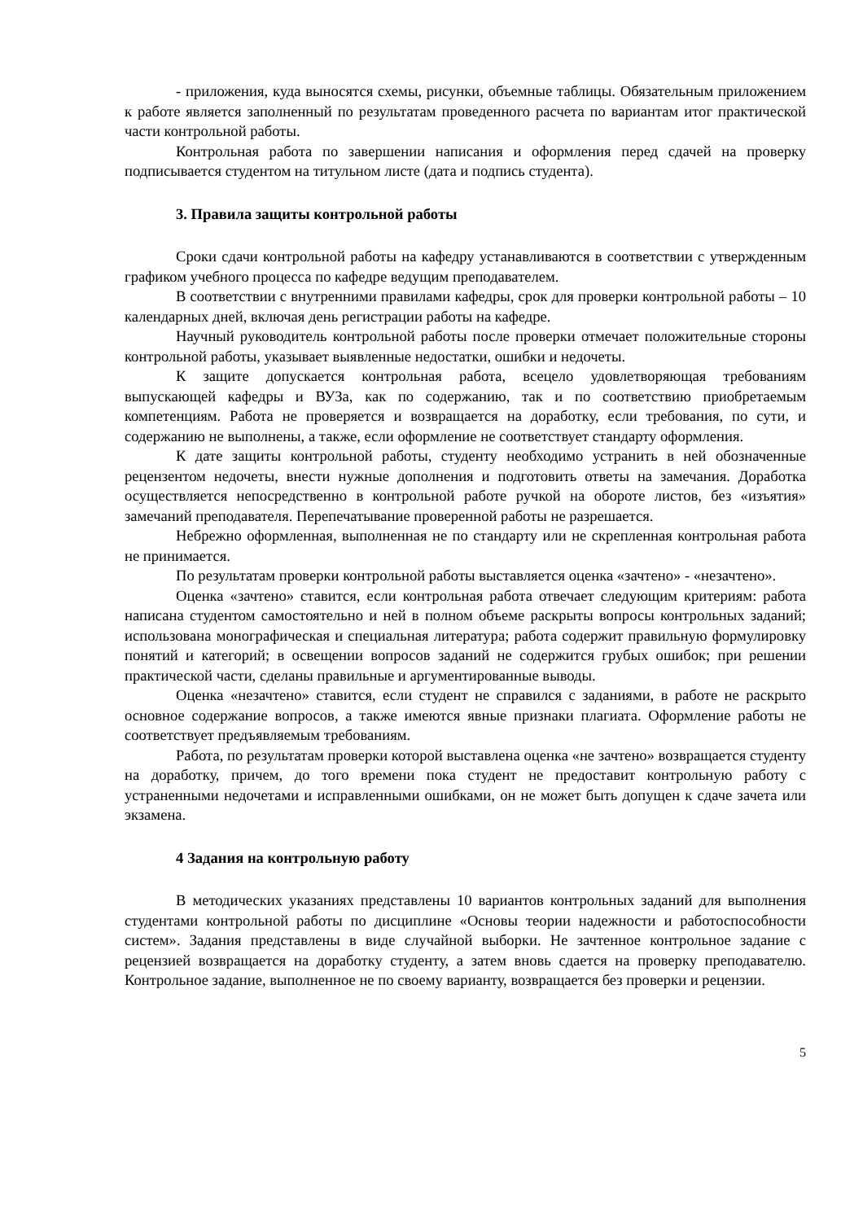- приложения, куда выносятся схемы, рисунки, объемные таблицы. Обязательным приложением к работе является заполненный по результатам проведенного расчета по вариантам итог практической части контрольной работы.
Контрольная работа по завершении написания и оформления перед сдачей на проверку подписывается студентом на титульном листе (дата и подпись студента).
3. Правила защиты контрольной работы
Сроки сдачи контрольной работы на кафедру устанавливаются в соответствии с утвержденным графиком учебного процесса по кафедре ведущим преподавателем.
В соответствии с внутренними правилами кафедры, срок для проверки контрольной работы – 10 календарных дней, включая день регистрации работы на кафедре.
Научный руководитель контрольной работы после проверки отмечает положительные стороны контрольной работы, указывает выявленные недостатки, ошибки и недочеты.
К защите допускается контрольная работа, всецело удовлетворяющая требованиям выпускающей кафедры и ВУЗа, как по содержанию, так и по соответствию приобретаемым компетенциям. Работа не проверяется и возвращается на доработку, если требования, по сути, и содержанию не выполнены, а также, если оформление не соответствует стандарту оформления.
К дате защиты контрольной работы, студенту необходимо устранить в ней обозначенные рецензентом недочеты, внести нужные дополнения и подготовить ответы на замечания. Доработка осуществляется непосредственно в контрольной работе ручкой на обороте листов, без «изъятия» замечаний преподавателя. Перепечатывание проверенной работы не разрешается.
Небрежно оформленная, выполненная не по стандарту или не скрепленная контрольная работа не принимается.
По результатам проверки контрольной работы выставляется оценка «зачтено» - «незачтено».
Оценка «зачтено» ставится, если контрольная работа отвечает следующим критериям: работа написана студентом самостоятельно и ней в полном объеме раскрыты вопросы контрольных заданий; использована монографическая и специальная литература; работа содержит правильную формулировку понятий и категорий; в освещении вопросов заданий не содержится грубых ошибок; при решении практической части, сделаны правильные и аргументированные выводы.
Оценка «незачтено» ставится, если студент не справился с заданиями, в работе не раскрыто основное содержание вопросов, а также имеются явные признаки плагиата. Оформление работы не соответствует предъявляемым требованиям.
Работа, по результатам проверки которой выставлена оценка «не зачтено» возвращается студенту на доработку, причем, до того времени пока студент не предоставит контрольную работу с устраненными недочетами и исправленными ошибками, он не может быть допущен к сдаче зачета или экзамена.
4 Задания на контрольную работу
В методических указаниях представлены 10 вариантов контрольных заданий для выполнения студентами контрольной работы по дисциплине «Основы теории надежности и работоспособности систем». Задания представлены в виде случайной выборки. Не зачтенное контрольное задание с рецензией возвращается на доработку студенту, а затем вновь сдается на проверку преподавателю. Контрольное задание, выполненное не по своему варианту, возвращается без проверки и рецензии.
5